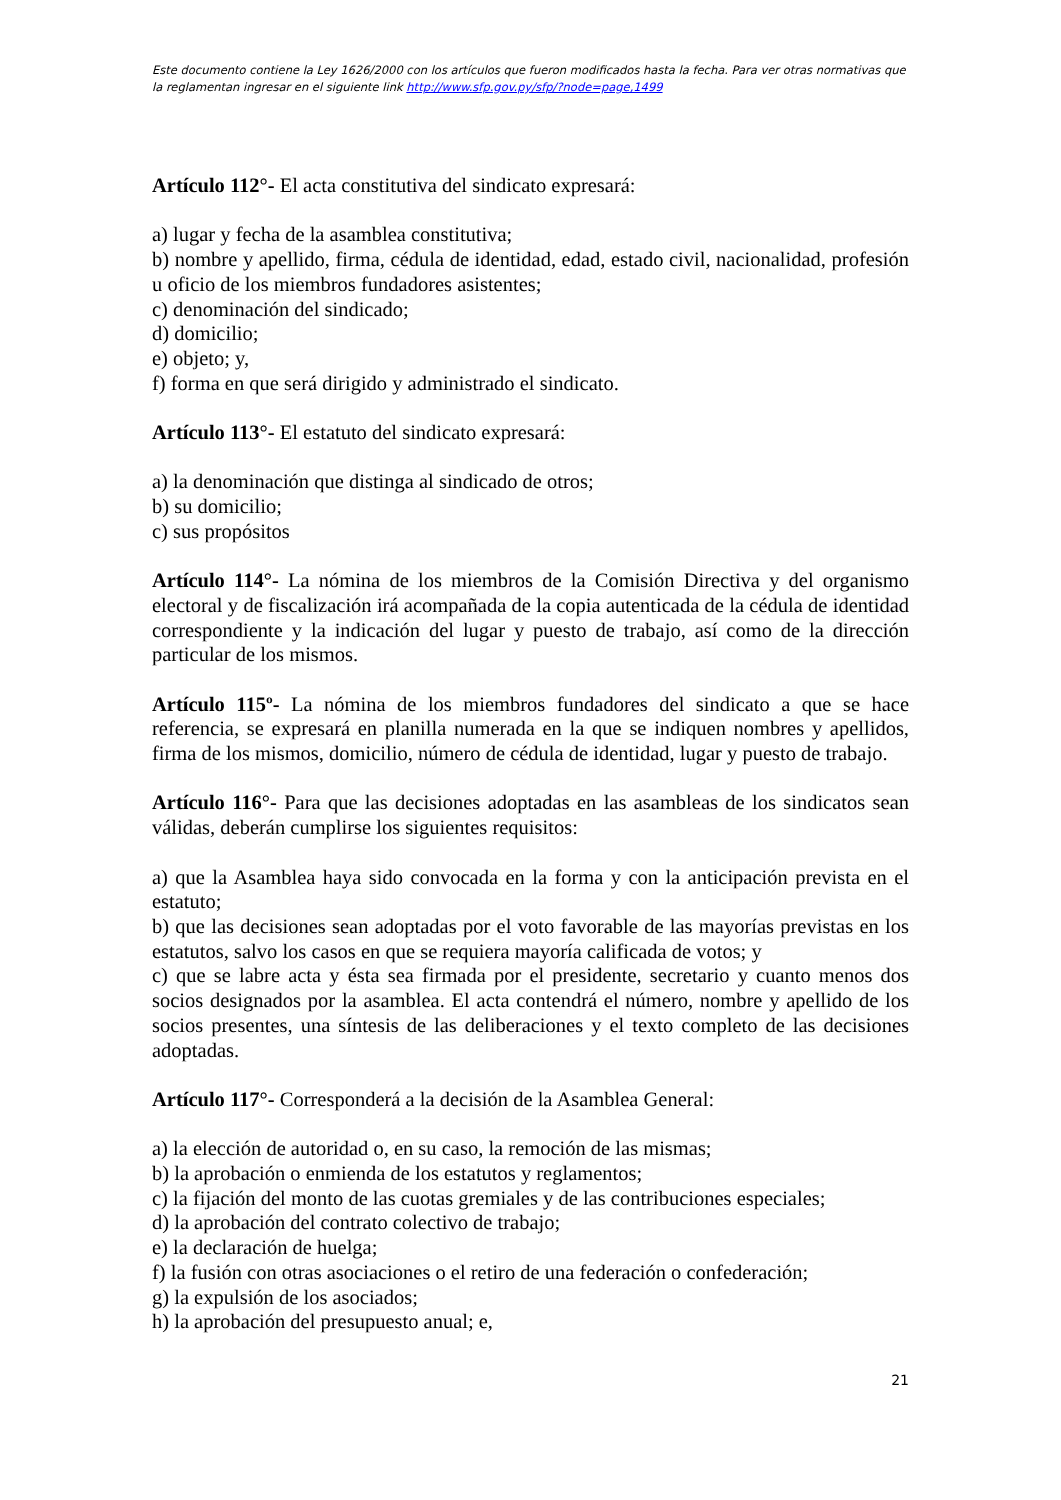Este documento contiene la Ley 1626/2000 con los artículos que fueron modificados hasta la fecha. Para ver otras normativas que la reglamentan ingresar en el siguiente link http://www.sfp.gov.py/sfp/?node=page,1499
Artículo 112°- El acta constitutiva del sindicato expresará:
a) lugar y fecha de la asamblea constitutiva;
b) nombre y apellido, firma, cédula de identidad, edad, estado civil, nacionalidad, profesión u oficio de los miembros fundadores asistentes;
c) denominación del sindicado;
d) domicilio;
e) objeto; y,
f) forma en que será dirigido y administrado el sindicato.
Artículo 113°- El estatuto del sindicato expresará:
a) la denominación que distinga al sindicado de otros;
b) su domicilio;
c) sus propósitos
Artículo 114°- La nómina de los miembros de la Comisión Directiva y del organismo electoral y de fiscalización irá acompañada de la copia autenticada de la cédula de identidad correspondiente y la indicación del lugar y puesto de trabajo, así como de la dirección particular de los mismos.
Artículo 115º- La nómina de los miembros fundadores del sindicato a que se hace referencia, se expresará en planilla numerada en la que se indiquen nombres y apellidos, firma de los mismos, domicilio, número de cédula de identidad, lugar y puesto de trabajo.
Artículo 116°- Para que las decisiones adoptadas en las asambleas de los sindicatos sean válidas, deberán cumplirse los siguientes requisitos:
a) que la Asamblea haya sido convocada en la forma y con la anticipación prevista en el estatuto;
b) que las decisiones sean adoptadas por el voto favorable de las mayorías previstas en los estatutos, salvo los casos en que se requiera mayoría calificada de votos; y
c) que se labre acta y ésta sea firmada por el presidente, secretario y cuanto menos dos socios designados por la asamblea. El acta contendrá el número, nombre y apellido de los socios presentes, una síntesis de las deliberaciones y el texto completo de las decisiones adoptadas.
Artículo 117°- Corresponderá a la decisión de la Asamblea General:
a) la elección de autoridad o, en su caso, la remoción de las mismas;
b) la aprobación o enmienda de los estatutos y reglamentos;
c) la fijación del monto de las cuotas gremiales y de las contribuciones especiales;
d) la aprobación del contrato colectivo de trabajo;
e) la declaración de huelga;
f) la fusión con otras asociaciones o el retiro de una federación o confederación;
g) la expulsión de los asociados;
h) la aprobación del presupuesto anual; e,
21